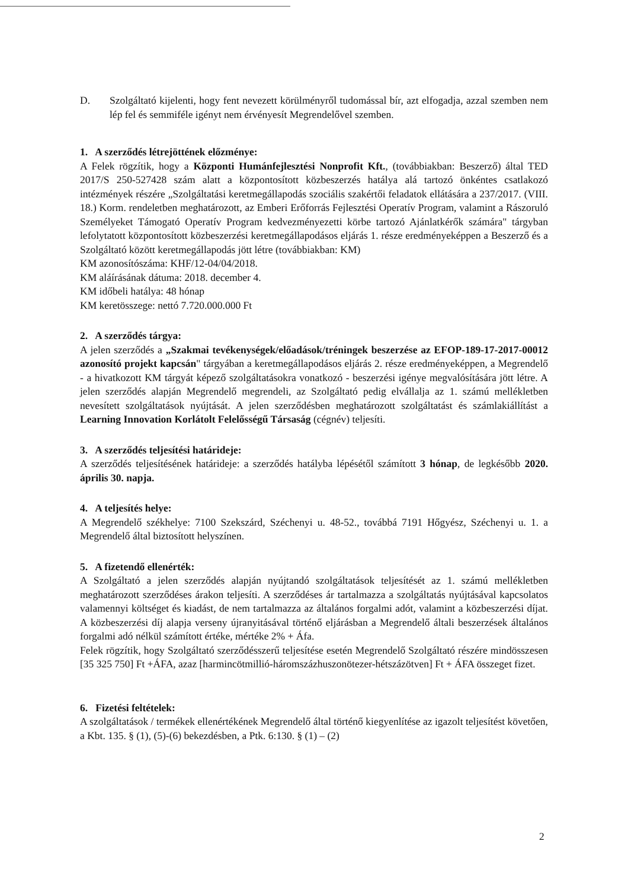D. Szolgáltató kijelenti, hogy fent nevezett körülményről tudomással bír, azt elfogadja, azzal szemben nem lép fel és semmiféle igényt nem érvényesít Megrendelővel szemben.
1. A szerződés létrejöttének előzménye:
A Felek rögzítik, hogy a Központi Humánfejlesztési Nonprofit Kft., (továbbiakban: Beszerző) által TED 2017/S 250-527428 szám alatt a központosított közbeszerzés hatálya alá tartozó önkéntes csatlakozó intézmények részére „Szolgáltatási keretmegállapodás szociális szakértői feladatok ellátására a 237/2017. (VIII. 18.) Korm. rendeletben meghatározott, az Emberi Erőforrás Fejlesztési Operatív Program, valamint a Rászoruló Személyeket Támogató Operatív Program kedvezményezetti körbe tartozó Ajánlatkérők számára" tárgyban lefolytatott központosított közbeszerzési keretmegállapodásos eljárás 1. része eredményeképpen a Beszerző és a Szolgáltató között keretmegállapodás jött létre (továbbiakban: KM)
KM azonosítószáma: KHF/12-04/04/2018.
KM aláírásának dátuma: 2018. december 4.
KM időbeli hatálya: 48 hónap
KM keretösszege: nettó 7.720.000.000 Ft
2. A szerződés tárgya:
A jelen szerződés a „Szakmai tevékenységek/előadások/tréningek beszerzése az EFOP-189-17-2017-00012 azonosító projekt kapcsán" tárgyában a keretmegállapodásos eljárás 2. része eredményeképpen, a Megrendelő - a hivatkozott KM tárgyát képező szolgáltatásokra vonatkozó - beszerzési igénye megvalósítására jött létre. A jelen szerződés alapján Megrendelő megrendeli, az Szolgáltató pedig elvállalja az 1. számú mellékletben nevesített szolgáltatások nyújtását. A jelen szerződésben meghatározott szolgáltatást és számlakiállítást a Learning Innovation Korlátolt Felelősségű Társaság (cégnév) teljesíti.
3. A szerződés teljesítési határideje:
A szerződés teljesítésének határideje: a szerződés hatályba lépésétől számított 3 hónap, de legkésőbb 2020. április 30. napja.
4. A teljesítés helye:
A Megrendelő székhelye: 7100 Szekszárd, Széchenyi u. 48-52., továbbá 7191 Hőgyész, Széchenyi u. 1. a Megrendelő által biztosított helyszínen.
5. A fizetendő ellenérték:
A Szolgáltató a jelen szerződés alapján nyújtandó szolgáltatások teljesítését az 1. számú mellékletben meghatározott szerződéses árakon teljesíti. A szerződéses ár tartalmazza a szolgáltatás nyújtásával kapcsolatos valamennyi költséget és kiadást, de nem tartalmazza az általános forgalmi adót, valamint a közbeszerzési díjat. A közbeszerzési díj alapja verseny újranyitásával történő eljárásban a Megrendelő általi beszerzések általános forgalmi adó nélkül számított értéke, mértéke 2% + Áfa.
Felek rögzítik, hogy Szolgáltató szerződésszerű teljesítése esetén Megrendelő Szolgáltató részére mindösszesen [35 325 750] Ft +ÁFA, azaz [harmincötmillió-háromszázhuszonötezer-hétszázötven] Ft + ÁFA összeget fizet.
6. Fizetési feltételek:
A szolgáltatások / termékek ellenértékének Megrendelő által történő kiegyenlítése az igazolt teljesítést követően, a Kbt. 135. § (1), (5)-(6) bekezdésben, a Ptk. 6:130. § (1) – (2)
2